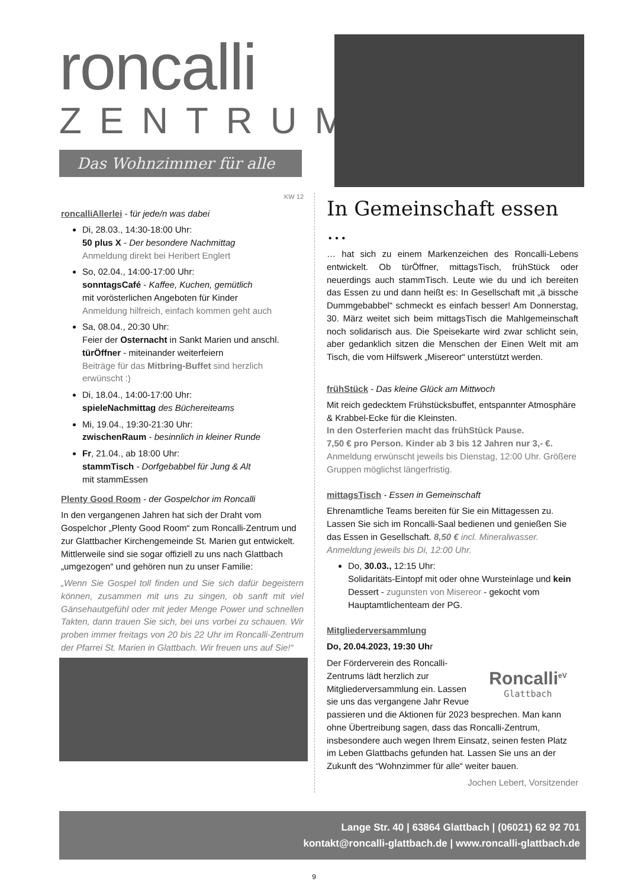roncalli
ZENTRUM
Das Wohnzimmer für alle
KW 12
roncalliAllerlei - für jede/n was dabei
Di, 28.03., 14:30-18:00 Uhr:
50 plus X - Der besondere Nachmittag
Anmeldung direkt bei Heribert Englert
So, 02.04., 14:00-17:00 Uhr:
sonntagsCafé - Kaffee, Kuchen, gemütlich
mit vorösterlichen Angeboten für Kinder
Anmeldung hilfreich, einfach kommen geht auch
Sa, 08.04., 20:30 Uhr:
Feier der Osternacht in Sankt Marien und anschl. türÖffner - miteinander weiterfeiern
Beiträge für das Mitbring-Buffet sind herzlich erwünscht :)
Di, 18.04., 14:00-17:00 Uhr:
spieleNachmittag des Büchereiteams
Mi, 19.04., 19:30-21:30 Uhr:
zwischenRaum - besinnlich in kleiner Runde
Fr, 21.04., ab 18:00 Uhr:
stammTisch - Dorfgebabbel für Jung & Alt
mit stammEssen
Plenty Good Room - der Gospelchor im Roncalli
In den vergangenen Jahren hat sich der Draht vom Gospelchor „Plenty Good Room“ zum Roncalli-Zentrum und zur Glattbacher Kirchengemeinde St. Marien gut entwickelt. Mittlerweile sind sie sogar offiziell zu uns nach Glattbach „umgezogen“ und gehören nun zu unser Familie:
„Wenn Sie Gospel toll finden und Sie sich dafür begeistern können, zusammen mit uns zu singen, ob sanft mit viel Gänsehautgefühl oder mit jeder Menge Power und schnellen Takten, dann trauen Sie sich, bei uns vorbei zu schauen. Wir proben immer freitags von 20 bis 22 Uhr im Roncalli-Zentrum der Pfarrei St. Marien in Glattbach. Wir freuen uns auf Sie!“
In Gemeinschaft essen …
… hat sich zu einem Markenzeichen des Roncalli-Lebens entwickelt. Ob türÖffner, mittagsTisch, frühStück oder neuerdings auch stammTisch. Leute wie du und ich bereiten das Essen zu und dann heißt es: In Gesellschaft mit „ä bissche Dummgebabbel“ schmeckt es einfach besser! Am Donnerstag, 30. März weitet sich beim mittagsTisch die Mahlgemeinschaft noch solidarisch aus. Die Speisekarte wird zwar schlicht sein, aber gedanklich sitzen die Menschen der Einen Welt mit am Tisch, die vom Hilfswerk „Misereor“ unterstützt werden.
frühStück - Das kleine Glück am Mittwoch
Mit reich gedecktem Frühstücksbuffet, entspannter Atmosphäre & Krabbel-Ecke für die Kleinsten.
In den Osterferien macht das frühStück Pause.
7,50 € pro Person. Kinder ab 3 bis 12 Jahren nur 3,- €.
Anmeldung erwünscht jeweils bis Dienstag, 12:00 Uhr. Größere Gruppen möglichst längerfristig.
mittagsTisch - Essen in Gemeinschaft
Ehrenamtliche Teams bereiten für Sie ein Mittagessen zu. Lassen Sie sich im Roncalli-Saal bedienen und genießen Sie das Essen in Gesellschaft. 8,50 € incl. Mineralwasser. Anmeldung jeweils bis Di, 12:00 Uhr.
Do, 30.03., 12:15 Uhr:
Solidaritäts-Eintopf mit oder ohne Wursteinlage und kein Dessert - zugunsten von Misereor - gekocht vom Hauptamtlichenteam der PG.
Mitgliederversammlung
Do, 20.04.2023, 19:30 Uhr
Roncalli<sup>eV</sup>
Glattbach
Der Förderverein des Roncalli-Zentrums lädt herzlich zur Mitgliederversammlung ein. Lassen sie uns das vergangene Jahr Revue passieren und die Aktionen für 2023 besprechen. Man kann ohne Übertreibung sagen, dass das Roncalli-Zentrum, insbesondere auch wegen Ihrem Einsatz, seinen festen Platz im Leben Glattbachs gefunden hat. Lassen Sie uns an der Zukunft des “Wohnzimmer für alle“ weiter bauen.
Jochen Lebert, Vorsitzender
Lange Str. 40 | 63864 Glattbach | (06021) 62 92 701
kontakt@roncalli-glattbach.de | www.roncalli-glattbach.de
9